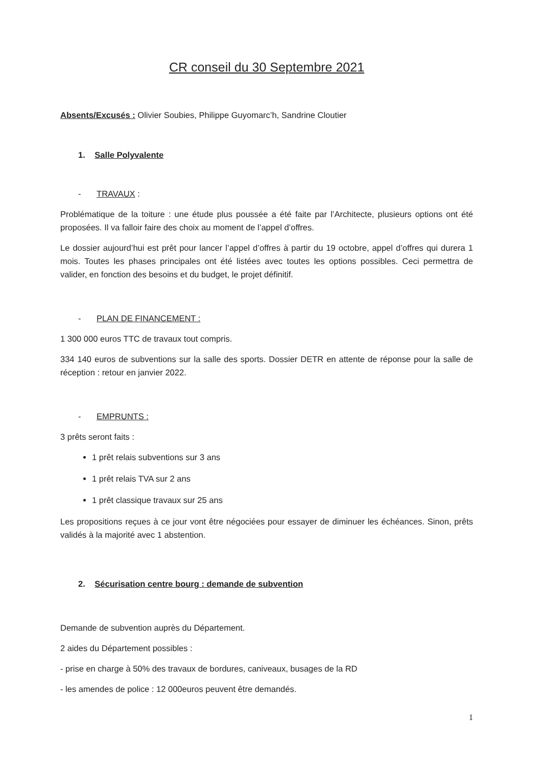CR conseil du 30 Septembre 2021
Absents/Excusés : Olivier Soubies, Philippe Guyomarc’h, Sandrine Cloutier
1. Salle Polyvalente
- TRAVAUX :
Problématique de la toiture : une étude plus poussée a été faite par l’Architecte, plusieurs options ont été proposées. Il va falloir faire des choix au moment de l’appel d’offres.
Le dossier aujourd’hui est prêt pour lancer l’appel d’offres à partir du 19 octobre, appel d’offres qui durera 1 mois. Toutes les phases principales ont été listées avec toutes les options possibles. Ceci permettra de valider, en fonction des besoins et du budget, le projet définitif.
- PLAN DE FINANCEMENT :
1 300 000 euros TTC de travaux tout compris.
334 140 euros de subventions sur la salle des sports. Dossier DETR en attente de réponse pour la salle de réception : retour en janvier 2022.
- EMPRUNTS :
3 prêts seront faits :
1 prêt relais subventions sur 3 ans
1 prêt relais TVA sur 2 ans
1 prêt classique travaux sur 25 ans
Les propositions reçues à ce jour vont être négociées pour essayer de diminuer les échéances. Sinon, prêts validés à la majorité avec 1 abstention.
2. Sécurisation centre bourg : demande de subvention
Demande de subvention auprès du Département.
2 aides du Département possibles :
- prise en charge à 50% des travaux de bordures, caniveaux, busages de la RD
- les amendes de police : 12 000euros peuvent être demandés.
1